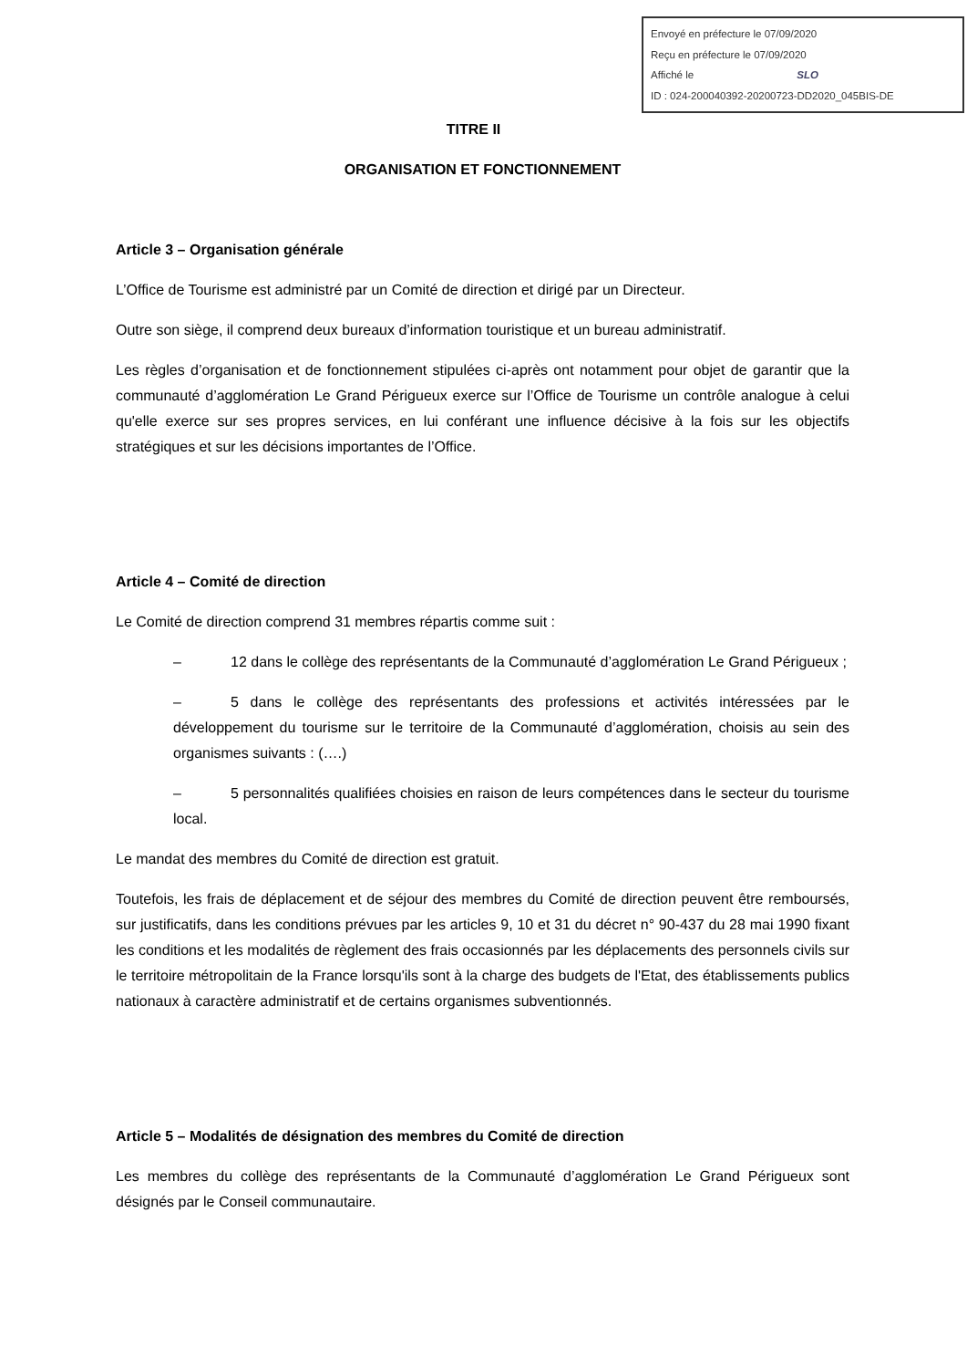Envoyé en préfecture le 07/09/2020
Reçu en préfecture le 07/09/2020
Affiché le SLO
ID : 024-200040392-20200723-DD2020_045BIS-DE
TITRE II
ORGANISATION ET FONCTIONNEMENT
Article 3 – Organisation générale
L’Office de Tourisme est administré par un Comité de direction et dirigé par un Directeur.
Outre son siège, il comprend deux bureaux d’information touristique et un bureau administratif.
Les règles d’organisation et de fonctionnement stipulées ci-après ont notamment pour objet de garantir que la communauté d’agglomération Le Grand Périgueux exerce sur l’Office de Tourisme un contrôle analogue à celui qu'elle exerce sur ses propres services, en lui conférant une influence décisive à la fois sur les objectifs stratégiques et sur les décisions importantes de l’Office.
Article 4 – Comité de direction
Le Comité de direction comprend 31 membres répartis comme suit :
– 12 dans le collège des représentants de la Communauté d’agglomération Le Grand Périgueux ;
– 5 dans le collège des représentants des professions et activités intéressées par le développement du tourisme sur le territoire de la Communauté d’agglomération, choisis au sein des organismes suivants : (….)
– 5 personnalités qualifiées choisies en raison de leurs compétences dans le secteur du tourisme local.
Le mandat des membres du Comité de direction est gratuit.
Toutefois, les frais de déplacement et de séjour des membres du Comité de direction peuvent être remboursés, sur justificatifs, dans les conditions prévues par les articles 9, 10 et 31 du décret n° 90-437 du 28 mai 1990 fixant les conditions et les modalités de règlement des frais occasionnés par les déplacements des personnels civils sur le territoire métropolitain de la France lorsqu'ils sont à la charge des budgets de l'Etat, des établissements publics nationaux à caractère administratif et de certains organismes subventionnés.
Article 5 – Modalités de désignation des membres du Comité de direction
Les membres du collège des représentants de la Communauté d’agglomération Le Grand Périgueux sont désignés par le Conseil communautaire.